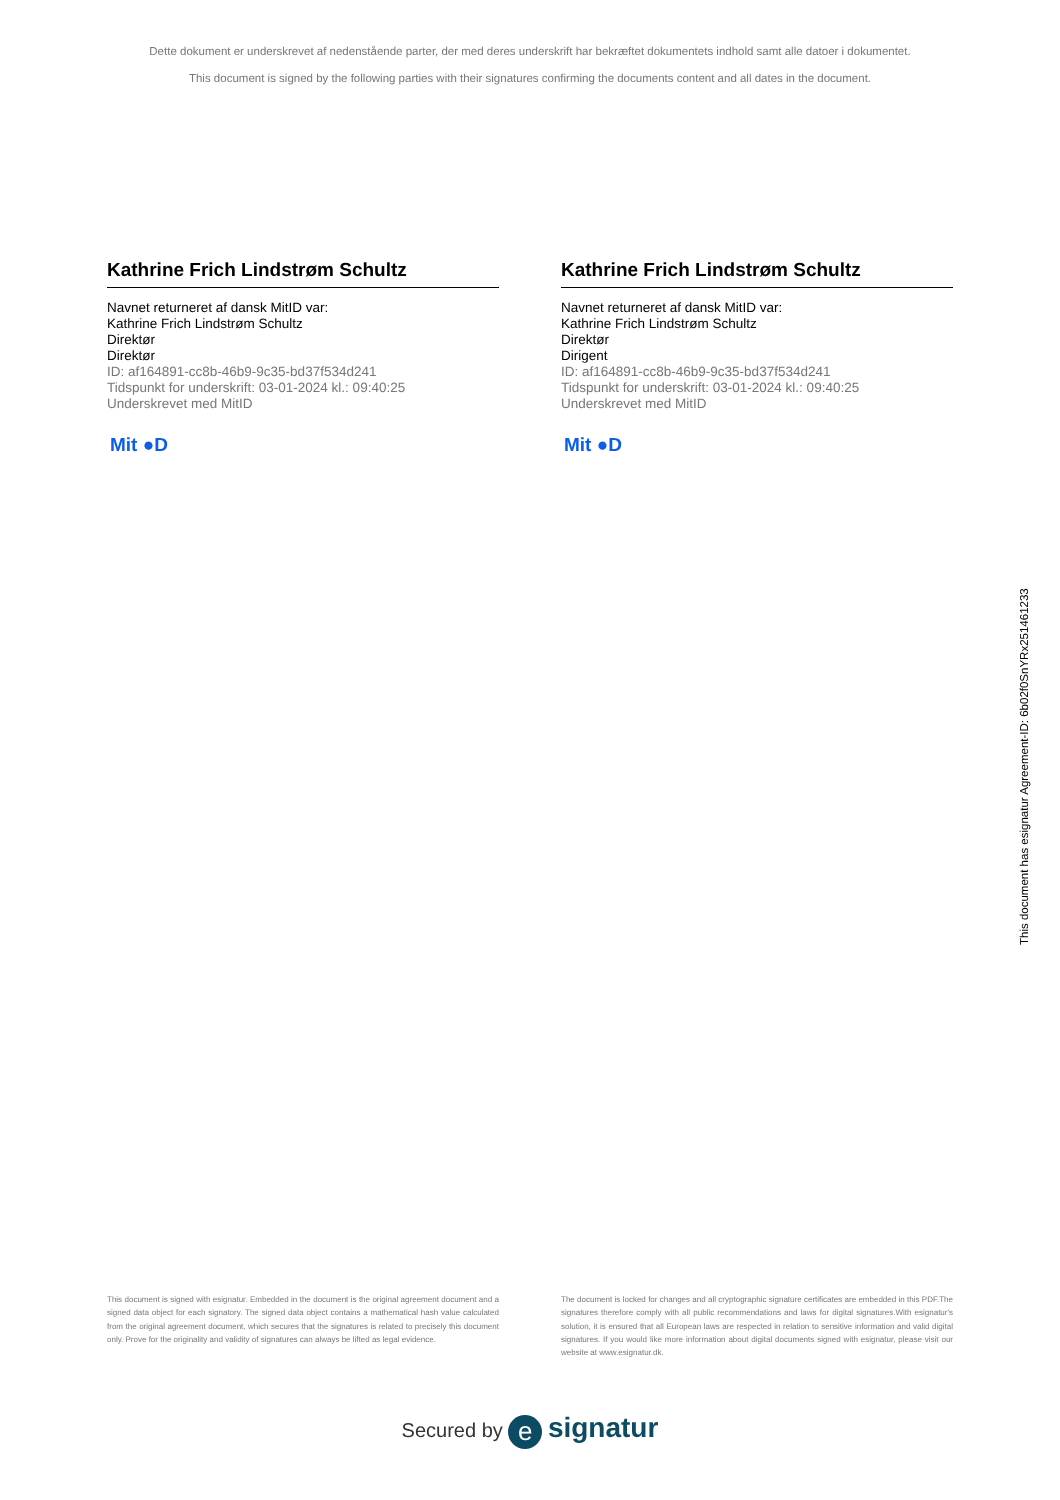Dette dokument er underskrevet af nedenstående parter, der med deres underskrift har bekræftet dokumentets indhold samt alle datoer i dokumentet.
This document is signed by the following parties with their signatures confirming the documents content and all dates in the document.
Kathrine Frich Lindstrøm Schultz
Navnet returneret af dansk MitID var:
Kathrine Frich Lindstrøm Schultz
Direktør
Direktør
ID: af164891-cc8b-46b9-9c35-bd37f534d241
Tidspunkt for underskrift: 03-01-2024 kl.: 09:40:25
Underskrevet med MitID
Mit ●D
Kathrine Frich Lindstrøm Schultz
Navnet returneret af dansk MitID var:
Kathrine Frich Lindstrøm Schultz
Direktør
Dirigent
ID: af164891-cc8b-46b9-9c35-bd37f534d241
Tidspunkt for underskrift: 03-01-2024 kl.: 09:40:25
Underskrevet med MitID
Mit ●D
This document has esignatur Agreement-ID: 6b02f0SnYRx251461233
This document is signed with esignatur. Embedded in the document is the original agreement document and a signed data object for each signatory. The signed data object contains a mathematical hash value calculated from the original agreement document, which secures that the signatures is related to precisely this document only. Prove for the originality and validity of signatures can always be lifted as legal evidence.
The document is locked for changes and all cryptographic signature certificates are embedded in this PDF.The signatures therefore comply with all public recommendations and laws for digital signatures.With esignatur's solution, it is ensured that all European laws are respected in relation to sensitive information and valid digital signatures. If you would like more information about digital documents signed with esignatur, please visit our website at www.esignatur.dk.
Secured by e signatur